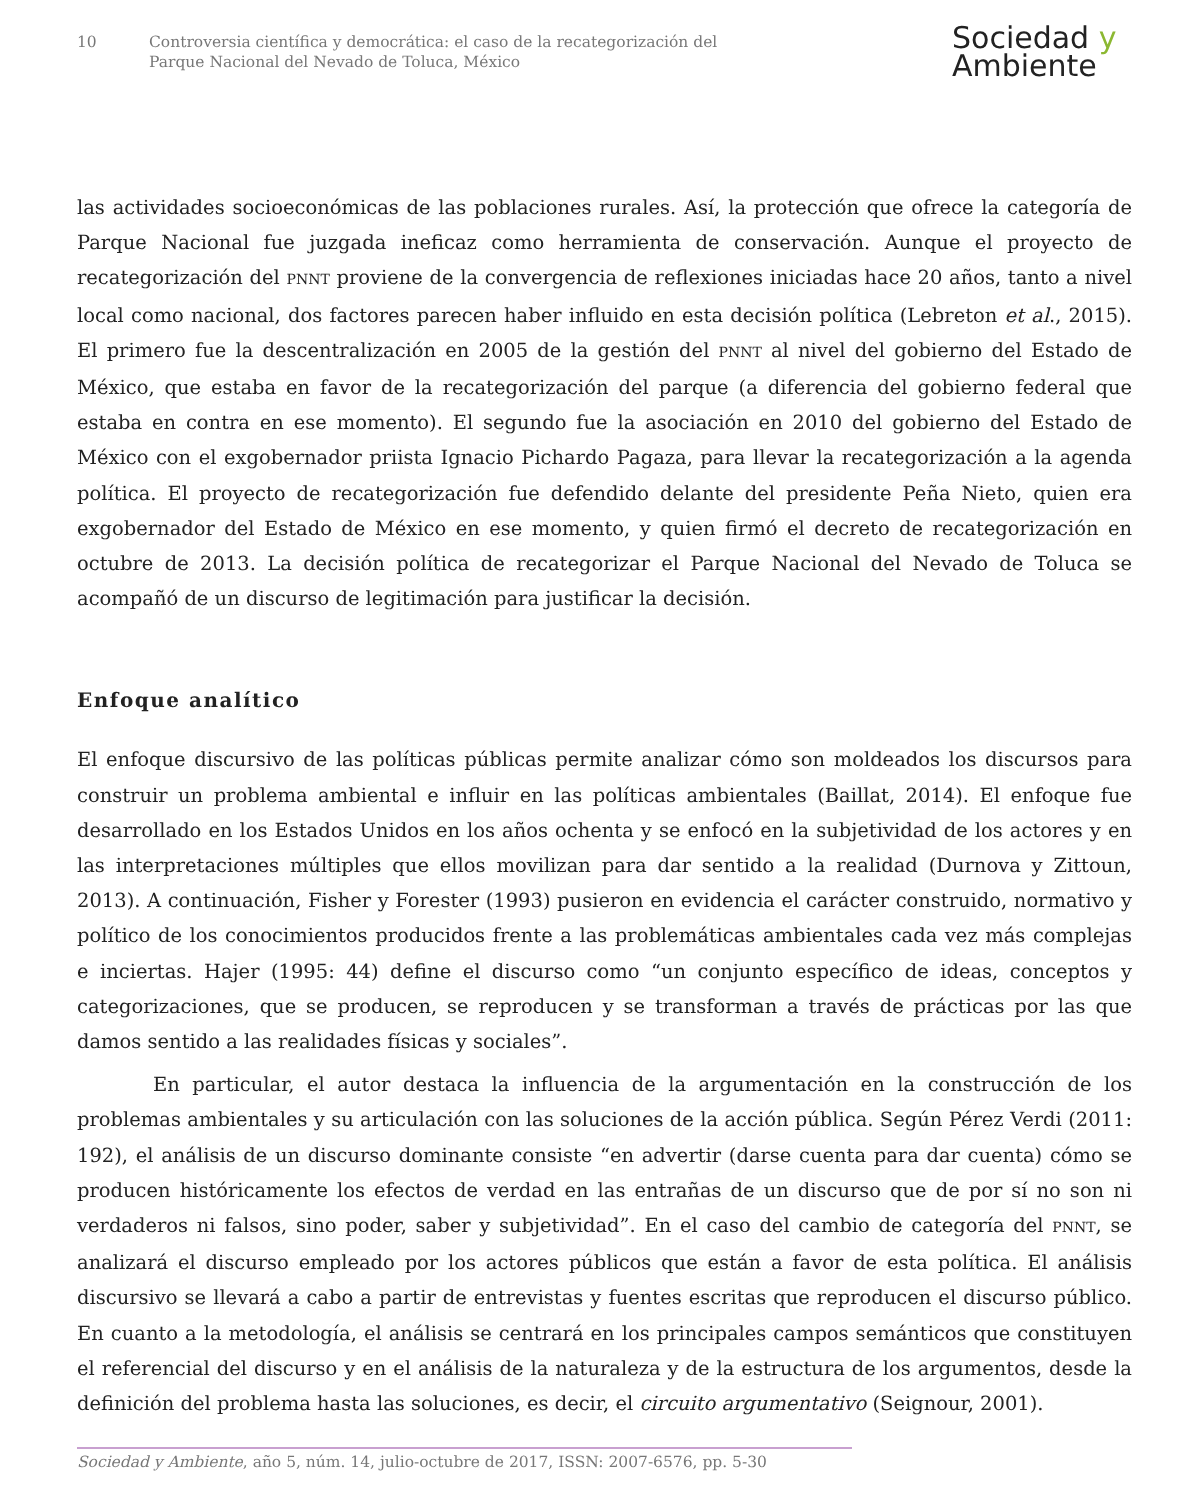10 Controversia científica y democrática: el caso de la recategorización del
Parque Nacional del Nevado de Toluca, México
Sociedad y
Ambiente
las actividades socioeconómicas de las poblaciones rurales. Así, la protección que ofrece la categoría de Parque Nacional fue juzgada ineficaz como herramienta de conservación. Aunque el proyecto de recategorización del PNNT proviene de la convergencia de reflexiones iniciadas hace 20 años, tanto a nivel local como nacional, dos factores parecen haber influido en esta decisión política (Lebreton et al., 2015). El primero fue la descentralización en 2005 de la gestión del PNNT al nivel del gobierno del Estado de México, que estaba en favor de la recategorización del parque (a diferencia del gobierno federal que estaba en contra en ese momento). El segundo fue la asociación en 2010 del gobierno del Estado de México con el exgobernador priista Ignacio Pichardo Pagaza, para llevar la recategorización a la agenda política. El proyecto de recategorización fue defendido delante del presidente Peña Nieto, quien era exgobernador del Estado de México en ese momento, y quien firmó el decreto de recategorización en octubre de 2013. La decisión política de recategorizar el Parque Nacional del Nevado de Toluca se acompañó de un discurso de legitimación para justificar la decisión.
Enfoque analítico
El enfoque discursivo de las políticas públicas permite analizar cómo son moldeados los discursos para construir un problema ambiental e influir en las políticas ambientales (Baillat, 2014). El enfoque fue desarrollado en los Estados Unidos en los años ochenta y se enfocó en la subjetividad de los actores y en las interpretaciones múltiples que ellos movilizan para dar sentido a la realidad (Durnova y Zittoun, 2013). A continuación, Fisher y Forester (1993) pusieron en evidencia el carácter construido, normativo y político de los conocimientos producidos frente a las problemáticas ambientales cada vez más complejas e inciertas. Hajer (1995: 44) define el discurso como “un conjunto específico de ideas, conceptos y categorizaciones, que se producen, se reproducen y se transforman a través de prácticas por las que damos sentido a las realidades físicas y sociales”.
En particular, el autor destaca la influencia de la argumentación en la construcción de los problemas ambientales y su articulación con las soluciones de la acción pública. Según Pérez Verdi (2011: 192), el análisis de un discurso dominante consiste “en advertir (darse cuenta para dar cuenta) cómo se producen históricamente los efectos de verdad en las entrañas de un discurso que de por sí no son ni verdaderos ni falsos, sino poder, saber y subjetividad”. En el caso del cambio de categoría del PNNT, se analizará el discurso empleado por los actores públicos que están a favor de esta política. El análisis discursivo se llevará a cabo a partir de entrevistas y fuentes escritas que reproducen el discurso público. En cuanto a la metodología, el análisis se centrará en los principales campos semánticos que constituyen el referencial del discurso y en el análisis de la naturaleza y de la estructura de los argumentos, desde la definición del problema hasta las soluciones, es decir, el circuito argumentativo (Seignour, 2001).
Sociedad y Ambiente, año 5, núm. 14, julio-octubre de 2017, ISSN: 2007-6576, pp. 5-30